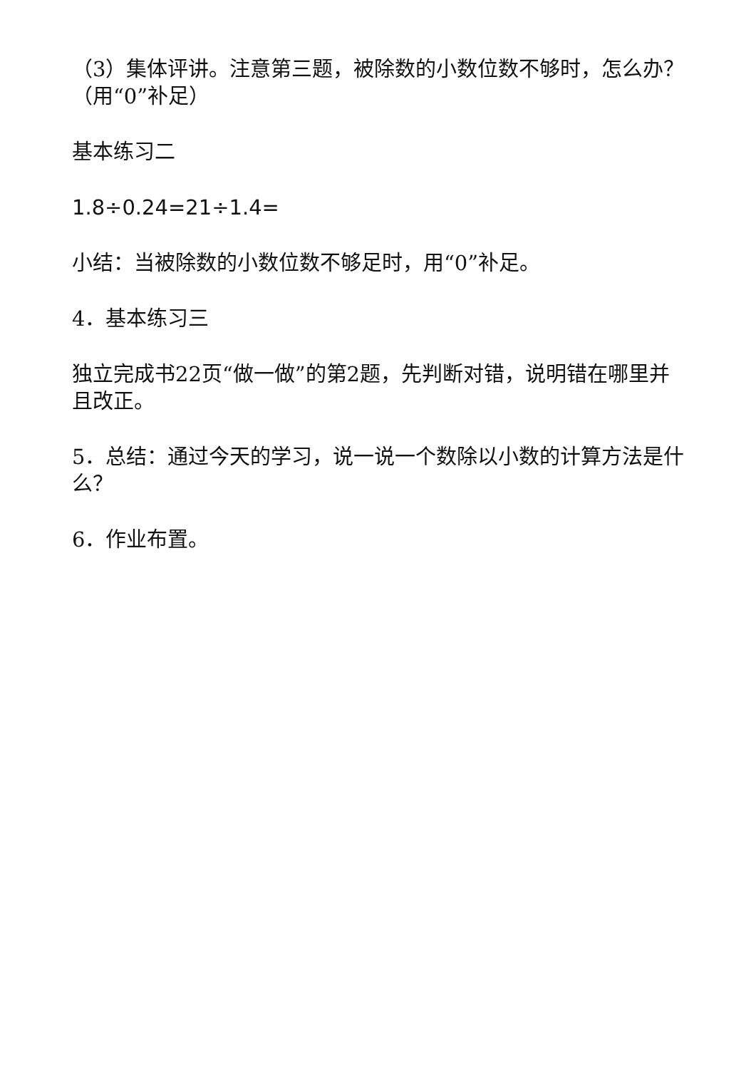（3）集体评讲。注意第三题，被除数的小数位数不够时，怎么办？（用“0”补足）
基本练习二
1.8÷0.24=21÷1.4=
小结：当被除数的小数位数不够足时，用“0”补足。
4．基本练习三
独立完成书22页“做一做”的第2题，先判断对错，说明错在哪里并且改正。
5．总结：通过今天的学习，说一说一个数除以小数的计算方法是什么？
6．作业布置。